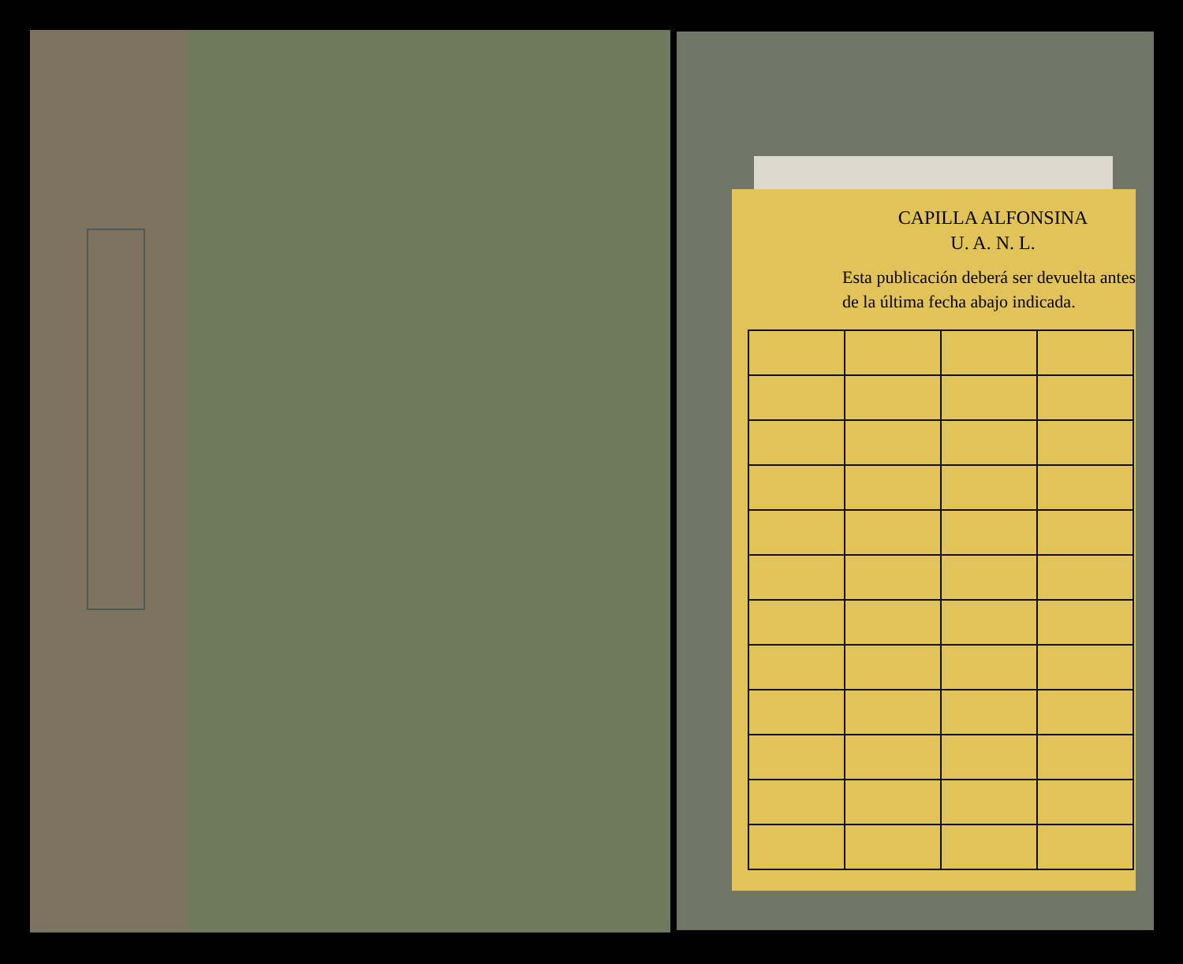CAPILLA ALFONSINA
U. A. N. L.
Esta publicación deberá ser devuelta antes de la última fecha abajo indicada.